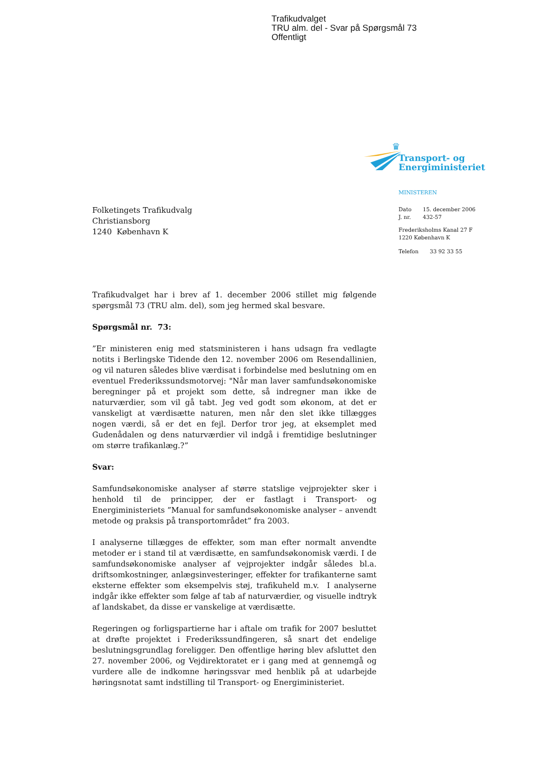Trafikudvalget
TRU alm. del - Svar på Spørgsmål 73
Offentligt
♛
Transport- og
Energiministeriet
MINISTEREN
| Dato | 15. december 2006 |
| J. nr. | 432-57 |
Frederiksholms Kanal 27 F
1220 København K
| Telefon | 33 92 33 55 |
Folketingets Trafikudvalg
Christiansborg
1240 København K
Trafikudvalget har i brev af 1. december 2006 stillet mig følgende spørgsmål 73 (TRU alm. del), som jeg hermed skal besvare.
Spørgsmål nr. 73:
”Er ministeren enig med statsministeren i hans udsagn fra vedlagte notits i Berlingske Tidende den 12. november 2006 om Resendallinien, og vil naturen således blive værdisat i forbindelse med beslutning om en eventuel Frederikssundsmotorvej: "Når man laver samfundsøkonomiske beregninger på et projekt som dette, så indregner man ikke de naturværdier, som vil gå tabt. Jeg ved godt som økonom, at det er vanskeligt at værdisætte naturen, men når den slet ikke tillægges nogen værdi, så er det en fejl. Derfor tror jeg, at eksemplet med Gudenådalen og dens naturværdier vil indgå i fremtidige beslutninger om større trafikanlæg.?”
Svar:
Samfundsøkonomiske analyser af større statslige vejprojekter sker i henhold til de principper, der er fastlagt i Transport- og Energiministeriets ”Manual for samfundsøkonomiske analyser – anvendt metode og praksis på transportområdet” fra 2003.
I analyserne tillægges de effekter, som man efter normalt anvendte metoder er i stand til at værdisætte, en samfundsøkonomisk værdi. I de samfundsøkonomiske analyser af vejprojekter indgår således bl.a. driftsomkostninger, anlægsinvesteringer, effekter for trafikanterne samt eksterne effekter som eksempelvis støj, trafikuheld m.v. I analyserne indgår ikke effekter som følge af tab af naturværdier, og visuelle indtryk af landskabet, da disse er vanskelige at værdisætte.
Regeringen og forligspartierne har i aftale om trafik for 2007 besluttet at drøfte projektet i Frederikssundfingeren, så snart det endelige beslutningsgrundlag foreligger. Den offentlige høring blev afsluttet den 27. november 2006, og Vejdirektoratet er i gang med at gennemgå og vurdere alle de indkomne høringssvar med henblik på at udarbejde høringsnotat samt indstilling til Transport- og Energiministeriet.